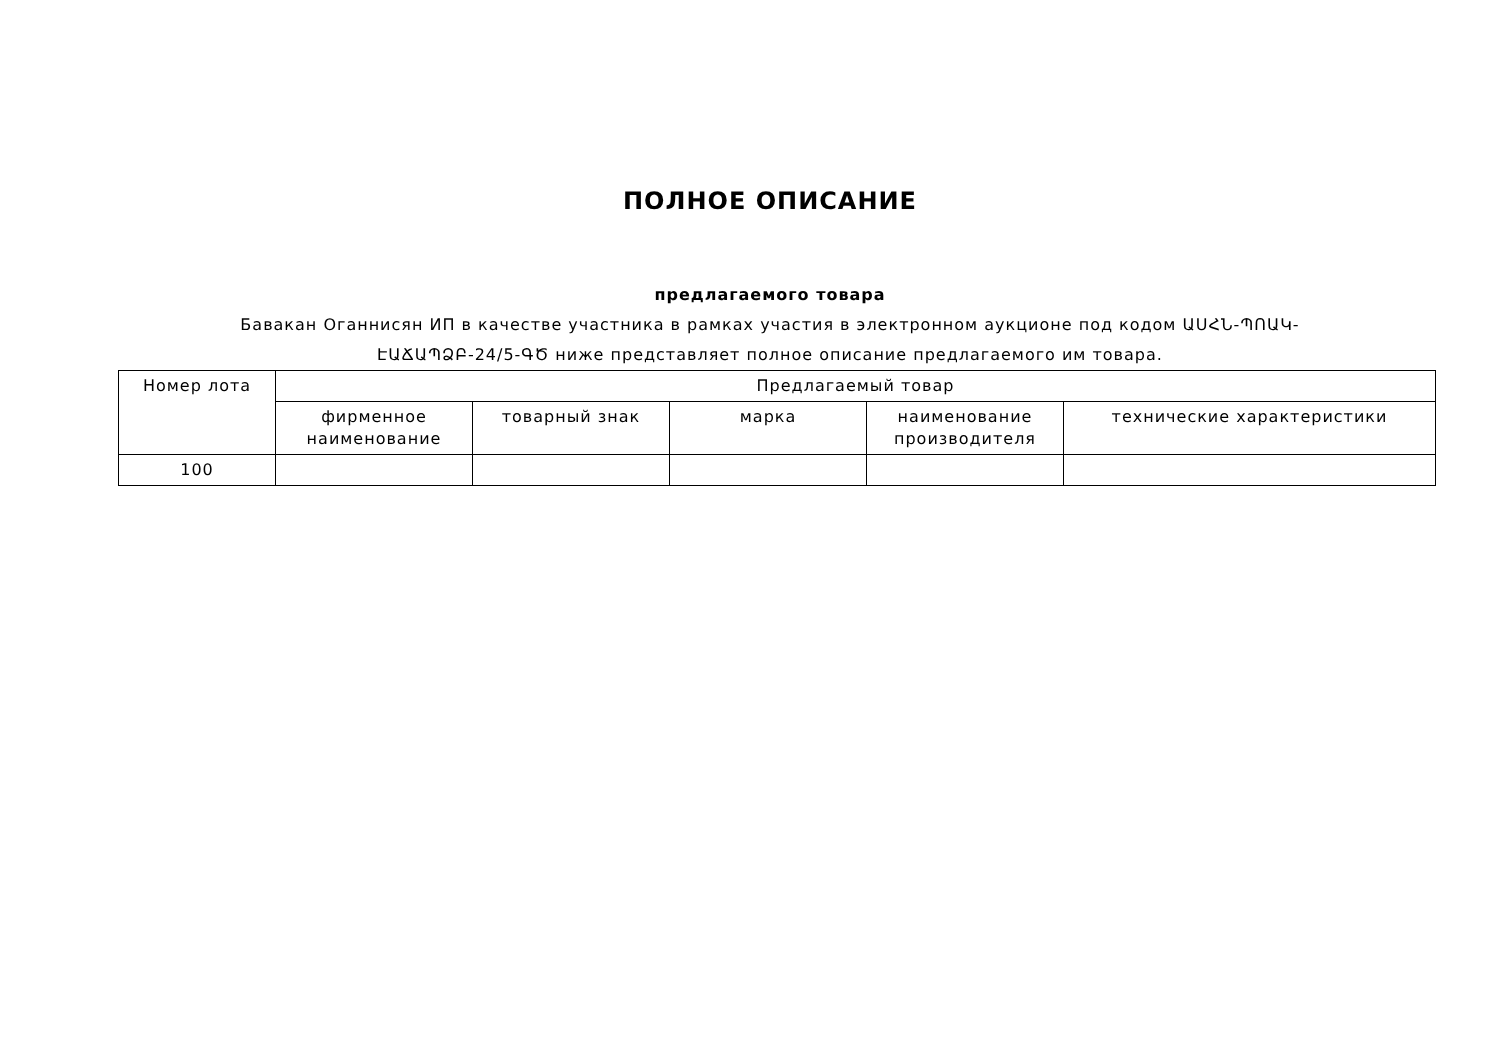ПОЛНОЕ ОПИСАНИЕ
предлагаемого товара
Бавакан Оганнисян ИП в качестве участника в рамках участия в электронном аукционе под кодом ԱՍՀՆ-ՊՈԱԿ-ԷԱՃԱՊՁԲ-24/5-ԳԾ ниже представляет полное описание предлагаемого им товара.
| Номер лота | Предлагаемый товар | | | | |
| --- | --- | --- | --- | --- | --- |
| | фирменное наименование | товарный знак | марка | наименование производителя | технические характеристики |
| 100 | | | | | |